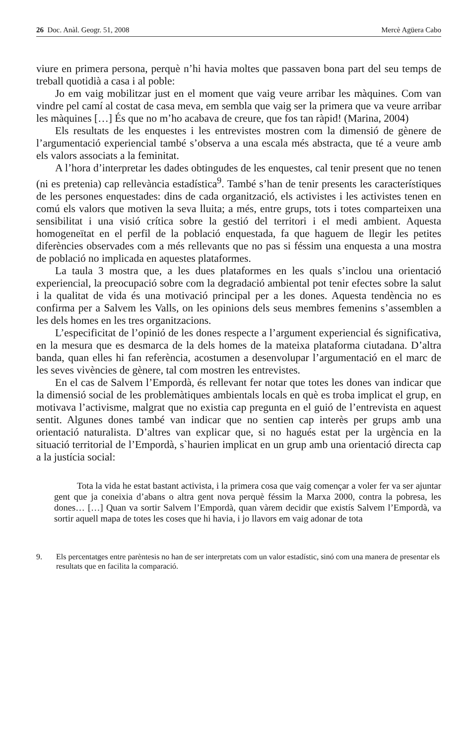26 Doc. Anàl. Geogr. 51, 2008 Mercè Agüera Cabo
viure en primera persona, perquè n’hi havia moltes que passaven bona part del seu temps de treball quotidià a casa i al poble:
Jo em vaig mobilitzar just en el moment que vaig veure arribar les màquines. Com van vindre pel camí al costat de casa meva, em sembla que vaig ser la primera que va veure arribar les màquines […] És que no m’ho acabava de creure, que fos tan ràpid! (Marina, 2004)
Els resultats de les enquestes i les entrevistes mostren com la dimensió de gènere de l’argumentació experiencial també s’observa a una escala més abstracta, que té a veure amb els valors associats a la feminitat.
A l’hora d’interpretar les dades obtingudes de les enquestes, cal tenir present que no tenen (ni es pretenia) cap rellevància estadística<sup>9</sup>. També s’han de tenir presents les característiques de les persones enquestades: dins de cada organització, els activistes i les activistes tenen en comú els valors que motiven la seva lluita; a més, entre grups, tots i totes comparteixen una sensibilitat i una visió crítica sobre la gestió del territori i el medi ambient. Aquesta homogeneïtat en el perfil de la població enquestada, fa que haguem de llegir les petites diferències observades com a més rellevants que no pas si féssim una enquesta a una mostra de població no implicada en aquestes plataformes.
La taula 3 mostra que, a les dues plataformes en les quals s’inclou una orientació experiencial, la preocupació sobre com la degradació ambiental pot tenir efectes sobre la salut i la qualitat de vida és una motivació principal per a les dones. Aquesta tendència no es confirma per a Salvem les Valls, on les opinions dels seus membres femenins s’assemblen a les dels homes en les tres organitzacions.
L’especificitat de l’opinió de les dones respecte a l’argument experiencial és significativa, en la mesura que es desmarca de la dels homes de la mateixa plataforma ciutadana. D’altra banda, quan elles hi fan referència, acostumen a desenvolupar l’argumentació en el marc de les seves vivències de gènere, tal com mostren les entrevistes.
En el cas de Salvem l’Empordà, és rellevant fer notar que totes les dones van indicar que la dimensió social de les problemàtiques ambientals locals en què es troba implicat el grup, en motivava l’activisme, malgrat que no existia cap pregunta en el guió de l’entrevista en aquest sentit. Algunes dones també van indicar que no sentien cap interès per grups amb una orientació naturalista. D’altres van explicar que, si no hagués estat per la urgència en la situació territorial de l’Empordà, s`haurien implicat en un grup amb una orientació directa cap a la justícia social:
Tota la vida he estat bastant activista, i la primera cosa que vaig començar a voler fer va ser ajuntar gent que ja coneixia d’abans o altra gent nova perquè féssim la Marxa 2000, contra la pobresa, les dones… […] Quan va sortir Salvem l’Empordà, quan vàrem decidir que existís Salvem l’Empordà, va sortir aquell mapa de totes les coses que hi havia, i jo llavors em vaig adonar de tota
9. Els percentatges entre parèntesis no han de ser interpretats com un valor estadístic, sinó com una manera de presentar els resultats que en facilita la comparació.